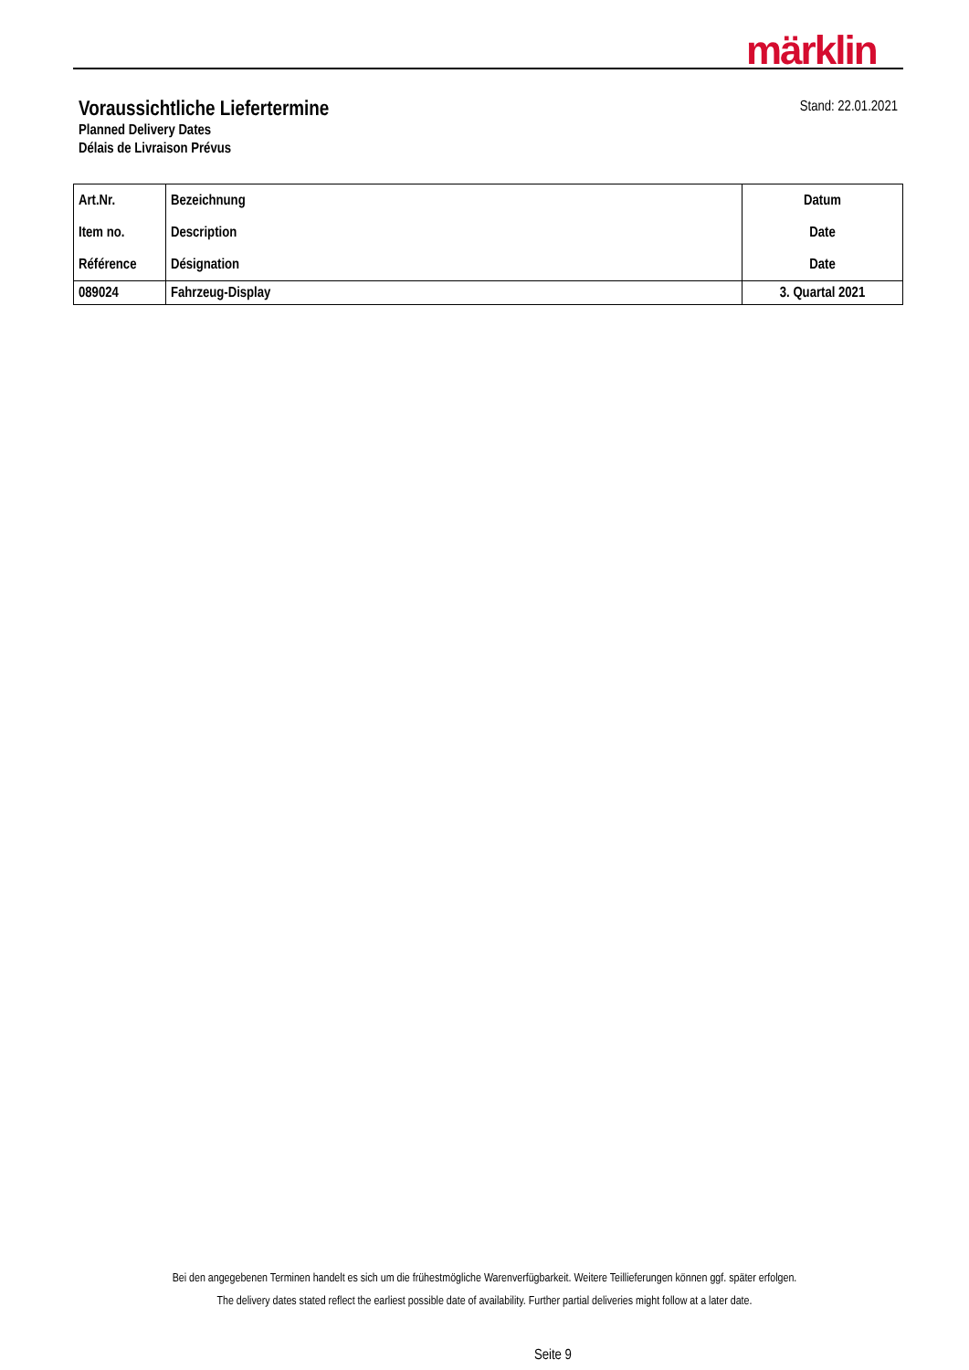märklin
Voraussichtliche Liefertermine
Planned Delivery Dates
Délais de Livraison Prévus
Stand: 22.01.2021
| Art.Nr. Item no. Référence | Bezeichnung Description Désignation | Datum Date Date |
| --- | --- | --- |
| 089024 | Fahrzeug-Display | 3. Quartal 2021 |
Bei den angegebenen Terminen handelt es sich um die frühestmögliche Warenverfügbarkeit. Weitere Teillieferungen können ggf. später erfolgen.
The delivery dates stated reflect the earliest possible date of availability. Further partial deliveries might follow at a later date.
Seite 9